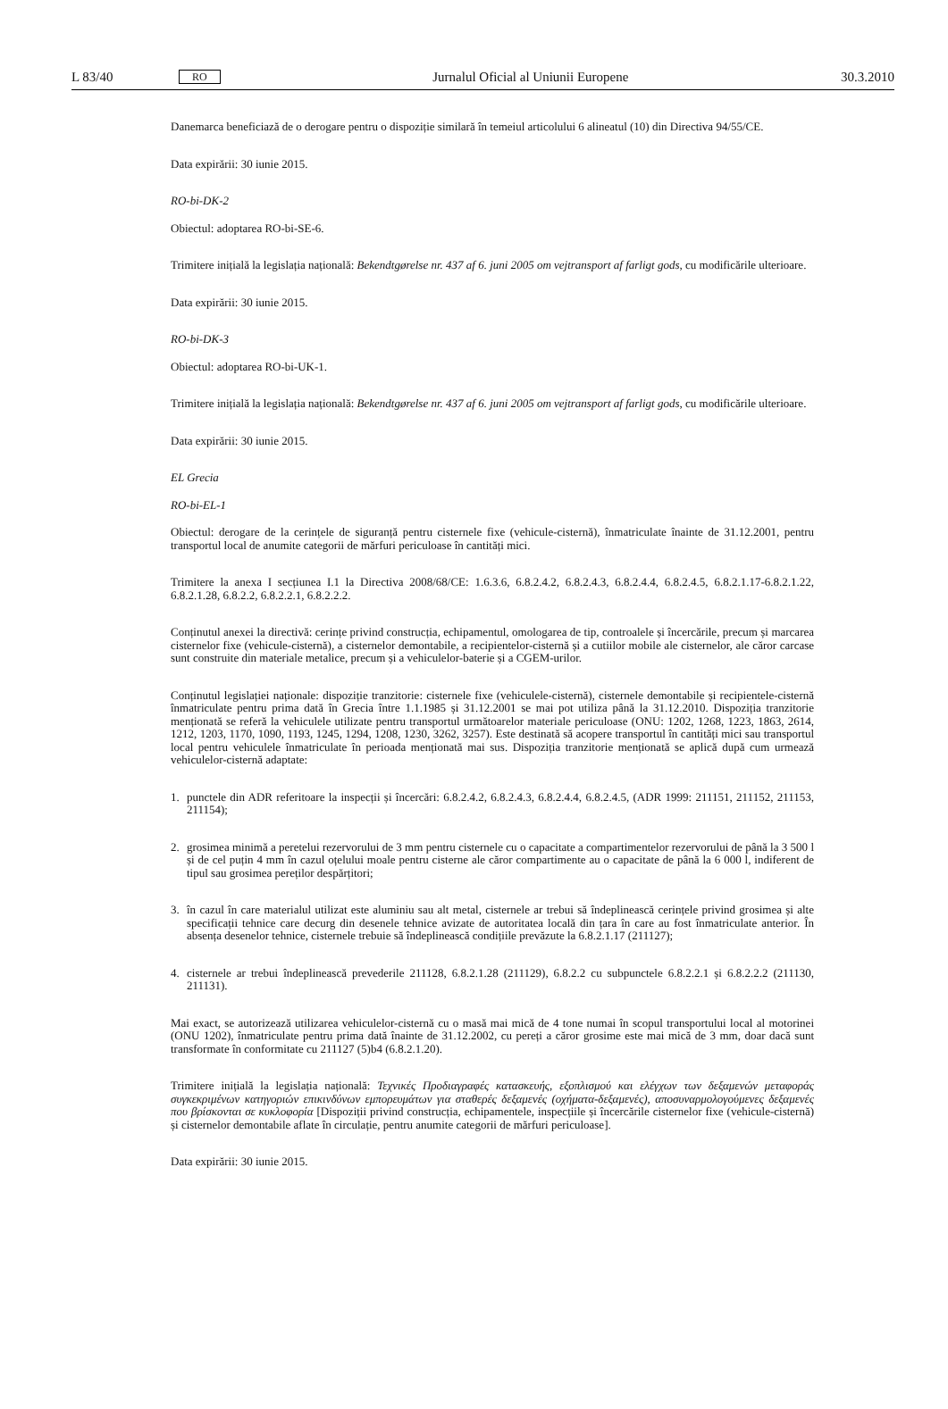L 83/40 RO Jurnalul Oficial al Uniunii Europene 30.3.2010
Danemarca beneficiază de o derogare pentru o dispoziție similară în temeiul articolului 6 alineatul (10) din Directiva 94/55/CE.
Data expirării: 30 iunie 2015.
RO-bi-DK-2
Obiectul: adoptarea RO-bi-SE-6.
Trimitere inițială la legislația națională: Bekendtgørelse nr. 437 af 6. juni 2005 om vejtransport af farligt gods, cu modificările ulterioare.
Data expirării: 30 iunie 2015.
RO-bi-DK-3
Obiectul: adoptarea RO-bi-UK-1.
Trimitere inițială la legislația națională: Bekendtgørelse nr. 437 af 6. juni 2005 om vejtransport af farligt gods, cu modificările ulterioare.
Data expirării: 30 iunie 2015.
EL Grecia
RO-bi-EL-1
Obiectul: derogare de la cerințele de siguranță pentru cisternele fixe (vehicule-cisternă), înmatriculate înainte de 31.12.2001, pentru transportul local de anumite categorii de mărfuri periculoase în cantități mici.
Trimitere la anexa I secțiunea I.1 la Directiva 2008/68/CE: 1.6.3.6, 6.8.2.4.2, 6.8.2.4.3, 6.8.2.4.4, 6.8.2.4.5, 6.8.2.1.17-6.8.2.1.22, 6.8.2.1.28, 6.8.2.2, 6.8.2.2.1, 6.8.2.2.2.
Conținutul anexei la directivă: cerințe privind construcția, echipamentul, omologarea de tip, controalele și încercările, precum și marcarea cisternelor fixe (vehicule-cisternă), a cisternelor demontabile, a recipientelor-cisternă și a cutiilor mobile ale cisternelor, ale căror carcase sunt construite din materiale metalice, precum și a vehiculelor-baterie și a CGEM-urilor.
Conținutul legislației naționale: dispoziție tranzitorie: cisternele fixe (vehiculele-cisternă), cisternele demontabile și recipientele-cisternă înmatriculate pentru prima dată în Grecia între 1.1.1985 și 31.12.2001 se mai pot utiliza până la 31.12.2010. Dispoziția tranzitorie menționată se referă la vehiculele utilizate pentru transportul următoarelor materiale periculoase (ONU: 1202, 1268, 1223, 1863, 2614, 1212, 1203, 1170, 1090, 1193, 1245, 1294, 1208, 1230, 3262, 3257). Este destinată să acopere transportul în cantități mici sau transportul local pentru vehiculele înmatriculate în perioada menționată mai sus. Dispoziția tranzitorie menționată se aplică după cum urmează vehiculelor-cisternă adaptate:
1. punctele din ADR referitoare la inspecții și încercări: 6.8.2.4.2, 6.8.2.4.3, 6.8.2.4.4, 6.8.2.4.5, (ADR 1999: 211151, 211152, 211153, 211154);
2. grosimea minimă a peretelui rezervorului de 3 mm pentru cisternele cu o capacitate a compartimentelor rezervorului de până la 3 500 l și de cel puțin 4 mm în cazul oțelului moale pentru cisterne ale căror compartimente au o capacitate de până la 6 000 l, indiferent de tipul sau grosimea pereților despărțitori;
3. în cazul în care materialul utilizat este aluminiu sau alt metal, cisternele ar trebui să îndeplinească cerințele privind grosimea și alte specificații tehnice care decurg din desenele tehnice avizate de autoritatea locală din țara în care au fost înmatriculate anterior. În absența desenelor tehnice, cisternele trebuie să îndeplinească condițiile prevăzute la 6.8.2.1.17 (211127);
4. cisternele ar trebui îndeplinească prevederile 211128, 6.8.2.1.28 (211129), 6.8.2.2 cu subpunctele 6.8.2.2.1 și 6.8.2.2.2 (211130, 211131).
Mai exact, se autorizează utilizarea vehiculelor-cisternă cu o masă mai mică de 4 tone numai în scopul transportului local al motorinei (ONU 1202), înmatriculate pentru prima dată înainte de 31.12.2002, cu pereți a căror grosime este mai mică de 3 mm, doar dacă sunt transformate în conformitate cu 211127 (5)b4 (6.8.2.1.20).
Trimitere inițială la legislația națională: Τεχνικές Προδιαγραφές κατασκευής, εξοπλισμού και ελέγχων των δεξαμενών μεταφοράς συγκεκριμένων κατηγοριών επικινδύνων εμπορευμάτων για σταθερές δεξαμενές (οχήματα-δεξαμενές), αποσυναρμολογούμενες δεξαμενές που βρίσκονται σε κυκλοφορία [Dispoziții privind construcția, echipamentele, inspecțiile și încercările cisternelor fixe (vehicule-cisternă) și cisternelor demontabile aflate în circulație, pentru anumite categorii de mărfuri periculoase].
Data expirării: 30 iunie 2015.